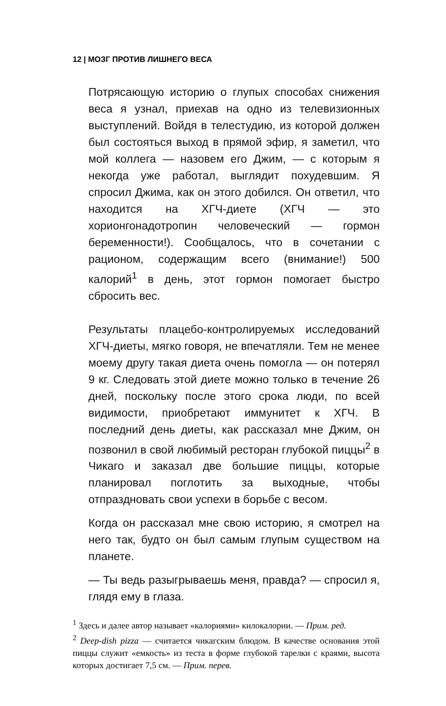12 | МОЗГ ПРОТИВ ЛИШНЕГО ВЕСА
Потрясающую историю о глупых способах снижения веса я узнал, приехав на одно из телевизионных выступлений. Войдя в телестудию, из которой должен был состояться выход в прямой эфир, я заметил, что мой коллега — назовем его Джим, — с которым я некогда уже работал, выглядит похудевшим. Я спросил Джима, как он этого добился. Он ответил, что находится на ХГЧ-диете (ХГЧ — это хорионгонадотропин человеческий — гормон беременности!). Сообщалось, что в сочетании с рационом, содержащим всего (внимание!) 500 калорий<sup>1</sup> в день, этот гормон помогает быстро сбросить вес.
Результаты плацебо-контролируемых исследований ХГЧ-диеты, мягко говоря, не впечатляли. Тем не менее моему другу такая диета очень помогла — он потерял 9 кг. Следовать этой диете можно только в течение 26 дней, поскольку после этого срока люди, по всей видимости, приобретают иммунитет к ХГЧ. В последний день диеты, как рассказал мне Джим, он позвонил в свой любимый ресторан глубокой пиццы<sup>2</sup> в Чикаго и заказал две большие пиццы, которые планировал поглотить за выходные, чтобы отпраздновать свои успехи в борьбе с весом.
Когда он рассказал мне свою историю, я смотрел на него так, будто он был самым глупым существом на планете.
— Ты ведь разыгрываешь меня, правда? — спросил я, глядя ему в глаза.
<sup>1</sup> Здесь и далее автор называет «калориями» килокалории. — Прим. ред.
<sup>2</sup> Deep-dish pizza — считается чикагским блюдом. В качестве основания этой пиццы служит «емкость» из теста в форме глубокой тарелки с краями, высота которых достигает 7,5 см. — Прим. перев.